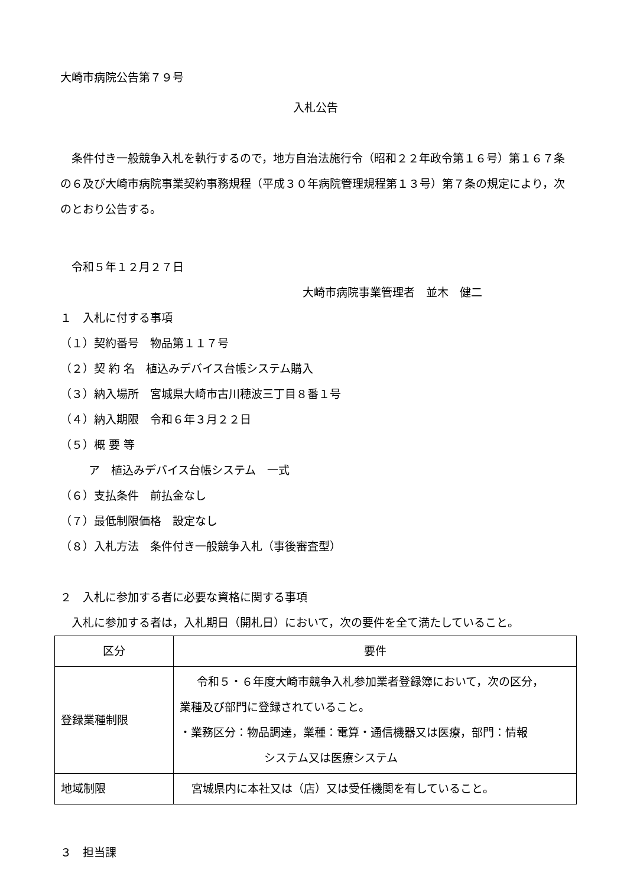大崎市病院公告第７９号
入札公告
条件付き一般競争入札を執行するので，地方自治法施行令（昭和２２年政令第１６号）第１６７条の６及び大崎市病院事業契約事務規程（平成３０年病院管理規程第１３号）第７条の規定により，次のとおり公告する。
令和５年１２月２７日
大崎市病院事業管理者　並木　健二
１　入札に付する事項
（１）契約番号　物品第１１７号
（２）契 約 名　植込みデバイス台帳システム購入
（３）納入場所　宮城県大崎市古川穂波三丁目８番１号
（４）納入期限　令和６年３月２２日
（５）概 要 等
ア　植込みデバイス台帳システム　一式
（６）支払条件　前払金なし
（７）最低制限価格　設定なし
（８）入札方法　条件付き一般競争入札（事後審査型）
２　入札に参加する者に必要な資格に関する事項
入札に参加する者は，入札期日（開札日）において，次の要件を全て満たしていること。
| 区分 | 要件 |
| 登録業種制限 | 令和５・６年度大崎市競争入札参加業者登録簿において，次の区分， 業種及び部門に登録されていること。 ・業務区分：物品調達，業種：電算・通信機器又は医療，部門：情報 システム又は医療システム |
| 地域制限 | 宮城県内に本社又は（店）又は受任機関を有していること。 |
３　担当課